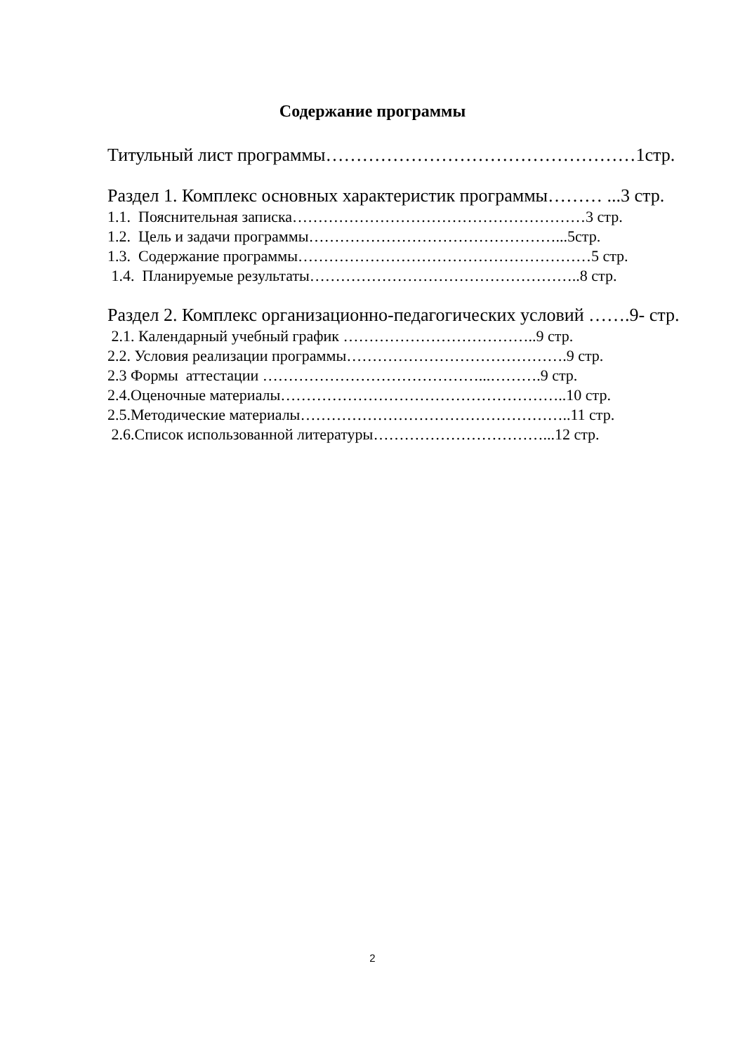Содержание программы
Титульный лист программы……………………………………………1стр.
Раздел 1. Комплекс основных характеристик программы……… ...3 стр.
1.1. Пояснительная записка…………………………………………………3 стр.
1.2. Цель и задачи программы…………………………………………...5стр.
1.3. Содержание программы…………………………………………………5 стр.
1.4. Планируемые результаты……………………………………………..8 стр.
Раздел 2. Комплекс организационно-педагогических условий …….9- стр.
2.1. Календарный учебный график ………………………………..9 стр.
2.2. Условия реализации программы…………………………………….9 стр.
2.3 Формы аттестации ……………………………………...……….9 стр.
2.4.Оценочные материалы………………………………………………..10 стр.
2.5.Методические материалы……………………………………………..11 стр.
2.6.Список использованной литературы……………………………...12 стр.
2